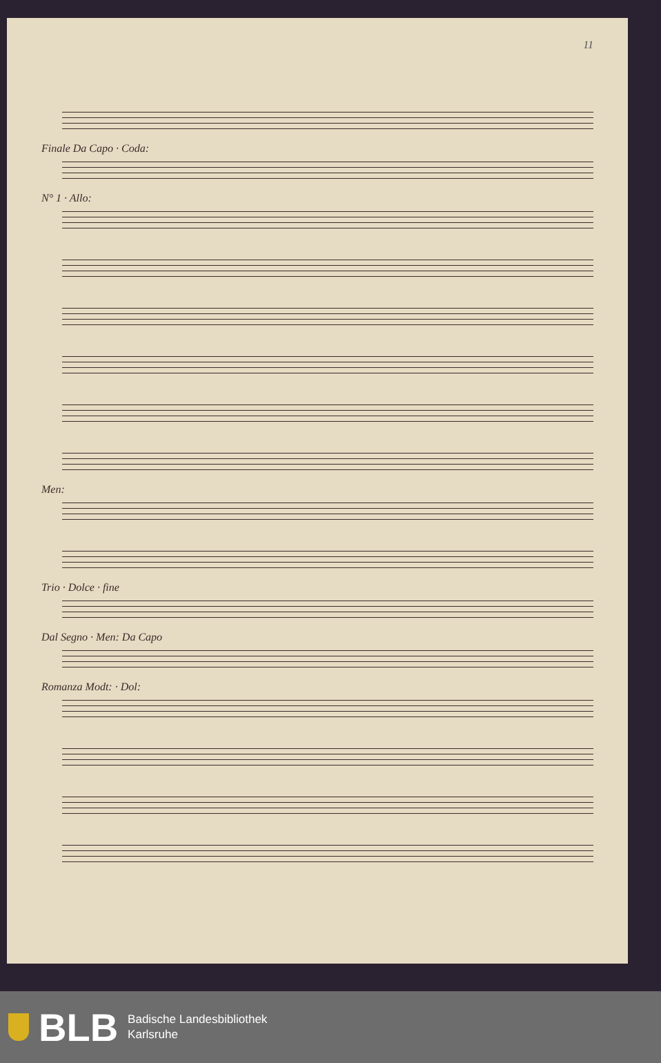11
Finale Da Capo · Coda:
N° 1 · Allo:
Men:
Trio · Dolce · fine
Dal Segno · Men: Da Capo
Romanza Modt: · Dol:
BLB
Badische Landesbibliothek
Karlsruhe